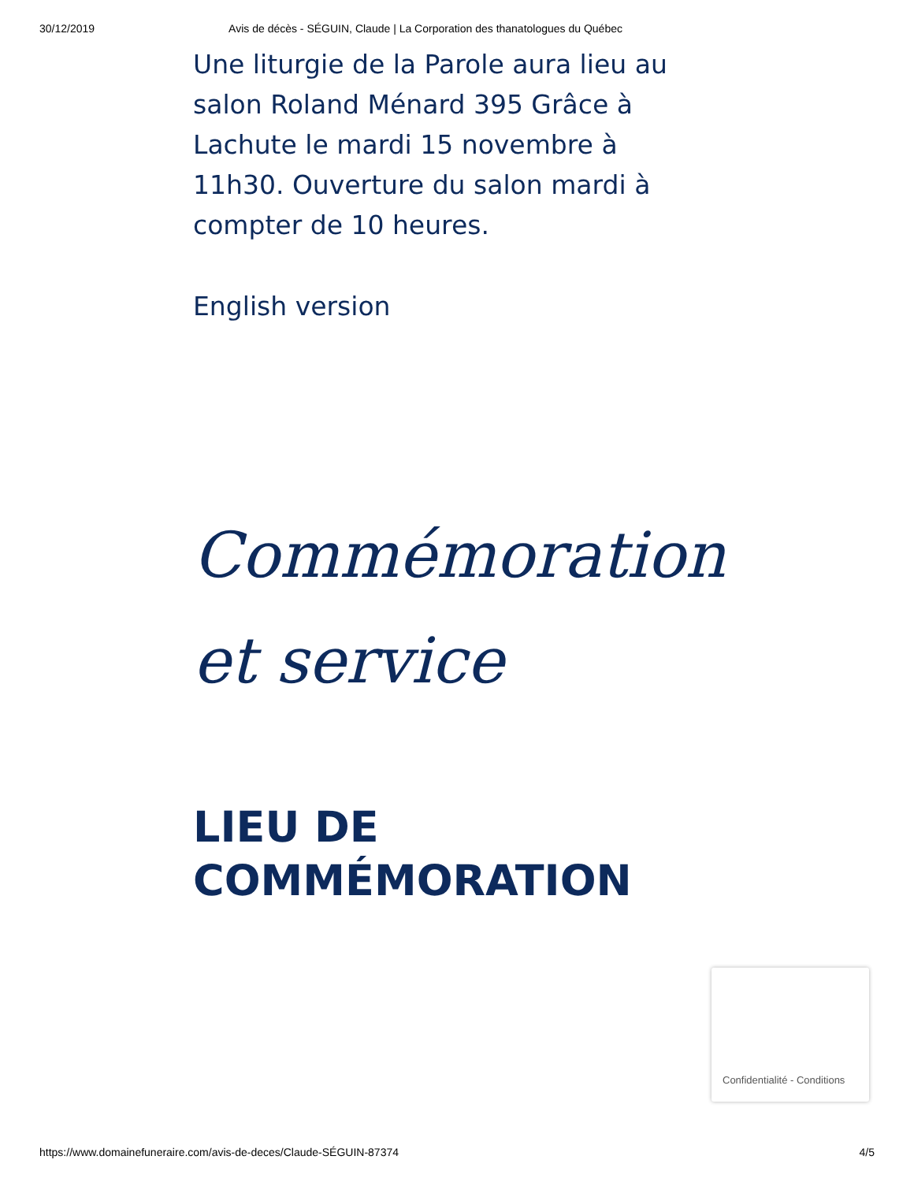30/12/2019 Avis de décès - SÉGUIN, Claude | La Corporation des thanatologues du Québec
Une liturgie de la Parole aura lieu au salon Roland Ménard 395 Grâce à Lachute le mardi 15 novembre à 11h30. Ouverture du salon mardi à compter de 10 heures.
English version
Commémoration et service
LIEU DE COMMÉMORATION
Confidentialité - Conditions
https://www.domainefuneraire.com/avis-de-deces/Claude-SÉGUIN-87374 4/5